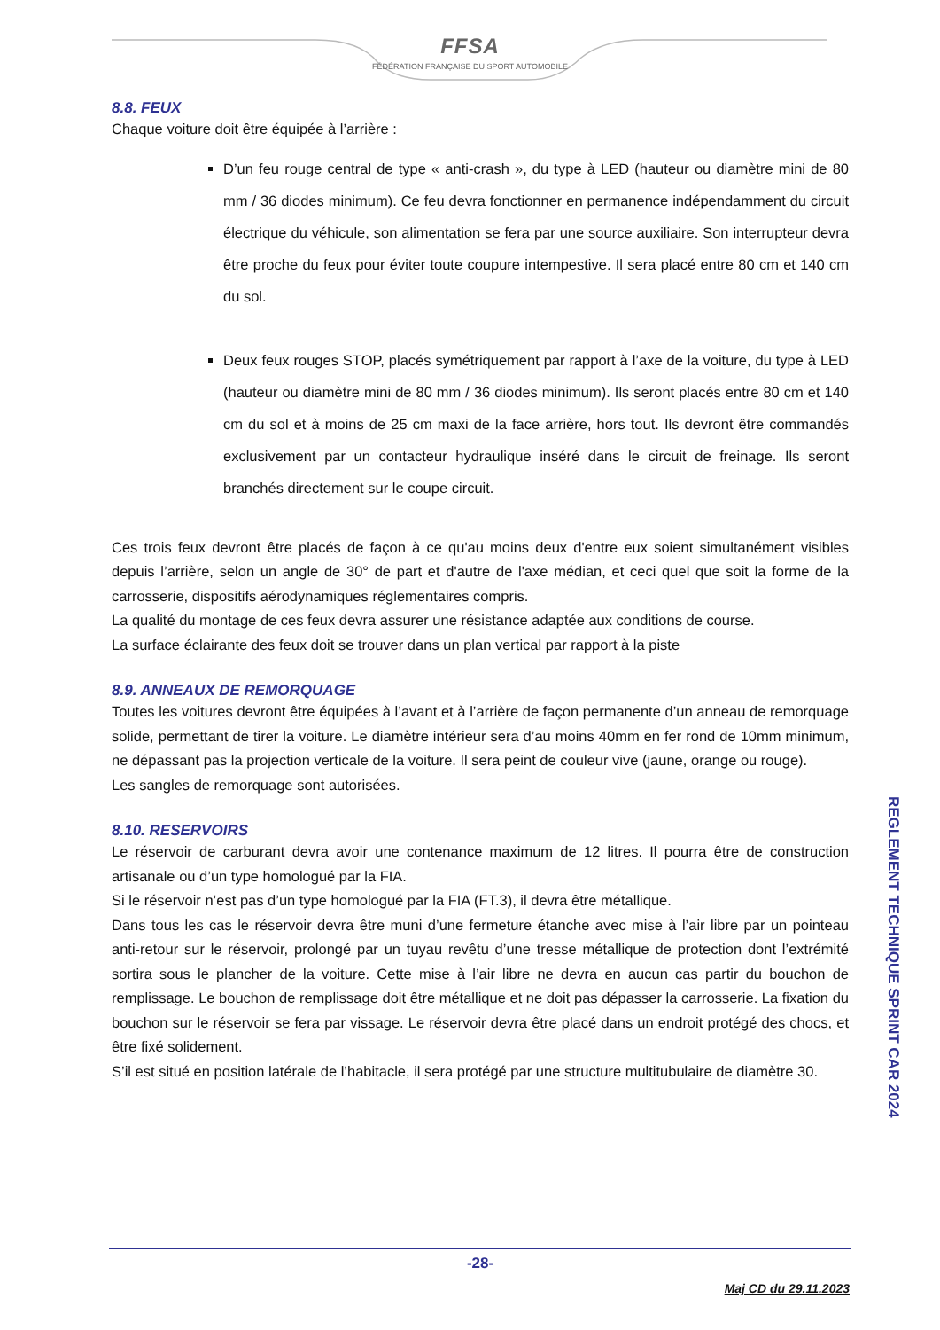FFSA
FÉDÉRATION FRANÇAISE DU SPORT AUTOMOBILE
8.8. FEUX
Chaque voiture doit être équipée à l’arrière :
D’un feu rouge central de type « anti-crash », du type à LED (hauteur ou diamètre mini de 80 mm / 36 diodes minimum). Ce feu devra fonctionner en permanence indépendamment du circuit électrique du véhicule, son alimentation se fera par une source auxiliaire. Son interrupteur devra être proche du feux pour éviter toute coupure intempestive. Il sera placé entre 80 cm et 140 cm du sol.
Deux feux rouges STOP, placés symétriquement par rapport à l’axe de la voiture, du type à LED (hauteur ou diamètre mini de 80 mm / 36 diodes minimum). Ils seront placés entre 80 cm et 140 cm du sol et à moins de 25 cm maxi de la face arrière, hors tout. Ils devront être commandés exclusivement par un contacteur hydraulique inséré dans le circuit de freinage. Ils seront branchés directement sur le coupe circuit.
Ces trois feux devront être placés de façon à ce qu'au moins deux d'entre eux soient simultanément visibles depuis l’arrière, selon un angle de 30° de part et d'autre de l'axe médian, et ceci quel que soit la forme de la carrosserie, dispositifs aérodynamiques réglementaires compris.
La qualité du montage de ces feux devra assurer une résistance adaptée aux conditions de course.
La surface éclairante des feux doit se trouver dans un plan vertical par rapport à la piste
8.9. ANNEAUX DE REMORQUAGE
Toutes les voitures devront être équipées à l’avant et à l’arrière de façon permanente d’un anneau de remorquage solide, permettant de tirer la voiture. Le diamètre intérieur sera d’au moins 40mm en fer rond de 10mm minimum, ne dépassant pas la projection verticale de la voiture. Il sera peint de couleur vive (jaune, orange ou rouge).
Les sangles de remorquage sont autorisées.
8.10. RESERVOIRS
Le réservoir de carburant devra avoir une contenance maximum de 12 litres. Il pourra être de construction artisanale ou d’un type homologué par la FIA.
Si le réservoir n’est pas d’un type homologué par la FIA (FT.3), il devra être métallique.
Dans tous les cas le réservoir devra être muni d’une fermeture étanche avec mise à l’air libre par un pointeau anti-retour sur le réservoir, prolongé par un tuyau revêtu d’une tresse métallique de protection dont l’extrémité sortira sous le plancher de la voiture. Cette mise à l’air libre ne devra en aucun cas partir du bouchon de remplissage. Le bouchon de remplissage doit être métallique et ne doit pas dépasser la carrosserie. La fixation du bouchon sur le réservoir se fera par vissage. Le réservoir devra être placé dans un endroit protégé des chocs, et être fixé solidement.
S’il est situé en position latérale de l’habitacle, il sera protégé par une structure multitubulaire de diamètre 30.
REGLEMENT TECHNIQUE SPRINT CAR 2024
-28-
Maj CD du 29.11.2023